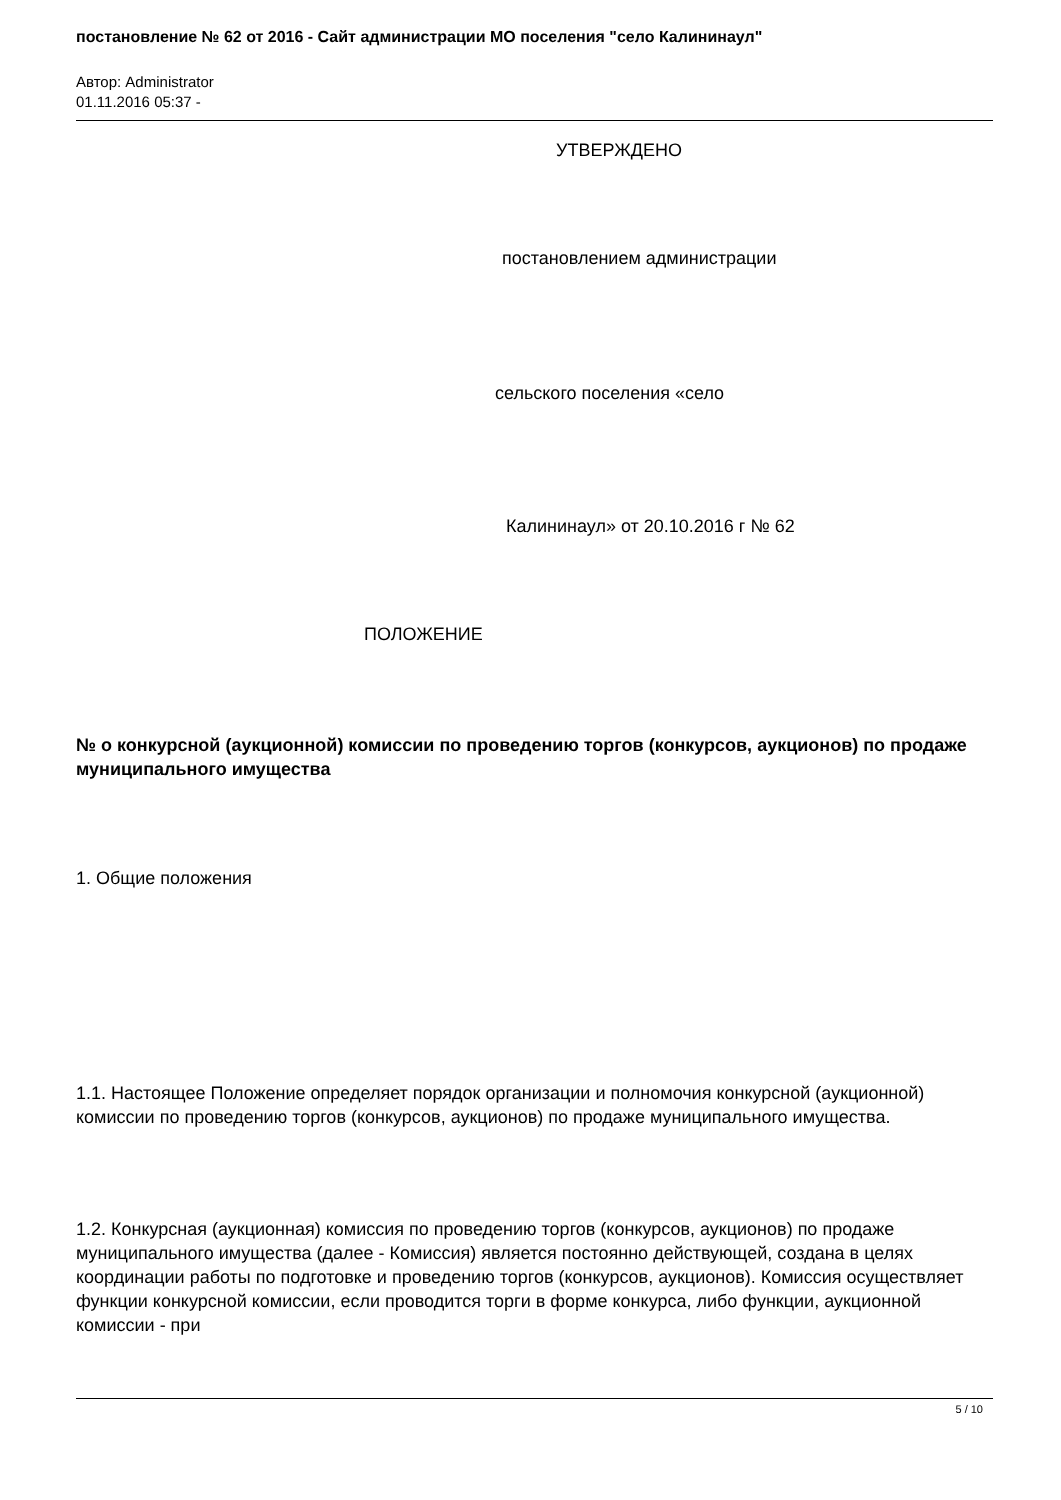постановление № 62 от 2016 - Сайт администрации МО поселения "село Калининаул"
Автор: Administrator
01.11.2016 05:37 -
УТВЕРЖДЕНО
постановлением администрации
сельского поселения «село
Калининаул» от 20.10.2016 г № 62
ПОЛОЖЕНИЕ
№ о конкурсной (аукционной) комиссии по проведению торгов (конкурсов, аукционов) по продаже муниципального имущества
1. Общие положения
1.1. Настоящее Положение определяет порядок организации и полномочия конкурсной (аукционной) комиссии по проведению торгов (конкурсов, аукционов) по продаже муниципального имущества.
1.2. Конкурсная (аукционная) комиссия по проведению торгов (конкурсов, аукционов) по продаже муниципального имущества (далее - Комиссия) является постоянно действующей, создана в целях координации работы по подготовке и проведению торгов (конкурсов, аукционов). Комиссия осуществляет функции конкурсной комиссии, если проводится торги в форме конкурса, либо функции, аукционной комиссии - при
5 / 10